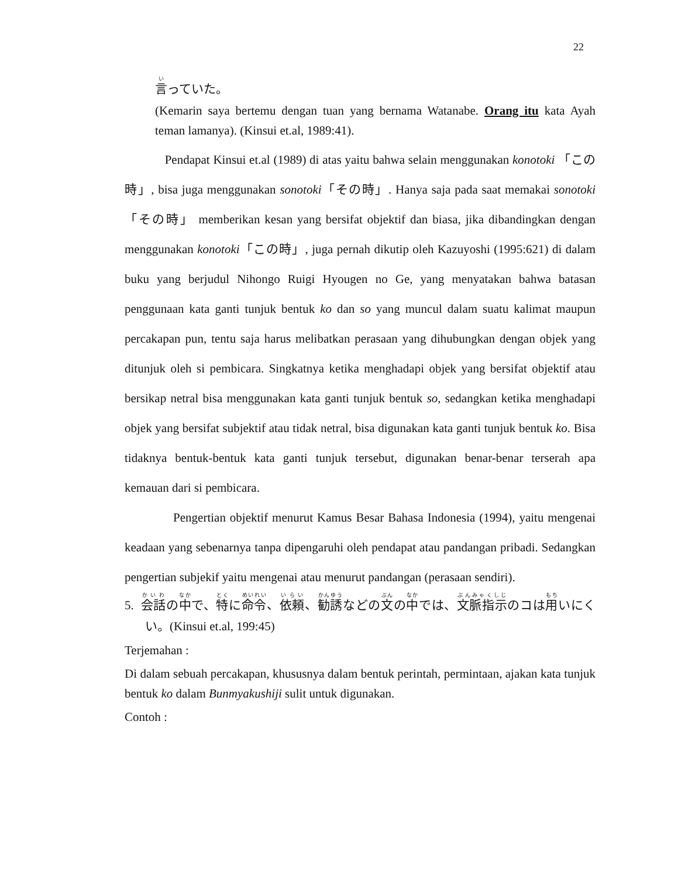22
言っていた。
(Kemarin saya bertemu dengan tuan yang bernama Watanabe. Orang itu kata Ayah teman lamanya). (Kinsui et.al, 1989:41).
Pendapat Kinsui et.al (1989) di atas yaitu bahwa selain menggunakan konotoki 「この時」, bisa juga menggunakan sonotoki「その時」. Hanya saja pada saat memakai sonotoki「その時」 memberikan kesan yang bersifat objektif dan biasa, jika dibandingkan dengan menggunakan konotoki「この時」, juga pernah dikutip oleh Kazuyoshi (1995:621) di dalam buku yang berjudul Nihongo Ruigi Hyougen no Ge, yang menyatakan bahwa batasan penggunaan kata ganti tunjuk bentuk ko dan so yang muncul dalam suatu kalimat maupun percakapan pun, tentu saja harus melibatkan perasaan yang dihubungkan dengan objek yang ditunjuk oleh si pembicara. Singkatnya ketika menghadapi objek yang bersifat objektif atau bersikap netral bisa menggunakan kata ganti tunjuk bentuk so, sedangkan ketika menghadapi objek yang bersifat subjektif atau tidak netral, bisa digunakan kata ganti tunjuk bentuk ko. Bisa tidaknya bentuk-bentuk kata ganti tunjuk tersebut, digunakan benar-benar terserah apa kemauan dari si pembicara.
Pengertian objektif menurut Kamus Besar Bahasa Indonesia (1994), yaitu mengenai keadaan yang sebenarnya tanpa dipengaruhi oleh pendapat atau pandangan pribadi. Sedangkan pengertian subjekif yaitu mengenai atau menurut pandangan (perasaan sendiri).
5. 会話の中で、特に命令、依頼、勧誘などの文の中では、文脈指示のコは用いにくい。(Kinsui et.al, 199:45)
Terjemahan :
Di dalam sebuah percakapan, khususnya dalam bentuk perintah, permintaan, ajakan kata tunjuk bentuk ko dalam Bunmyakushiji sulit untuk digunakan.
Contoh :